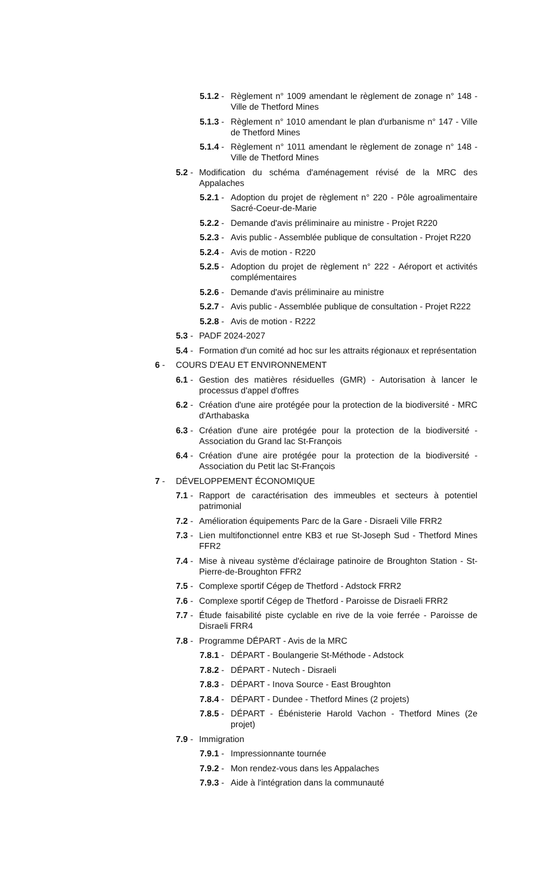5.1.2 -
Règlement n° 1009 amendant le règlement de zonage n° 148 - Ville de Thetford Mines
5.1.3 -
Règlement n° 1010 amendant le plan d'urbanisme n° 147 - Ville de Thetford Mines
5.1.4 -
Règlement n° 1011 amendant le règlement de zonage n° 148 - Ville de Thetford Mines
5.2 -
Modification du schéma d'aménagement révisé de la MRC des Appalaches
5.2.1 -
Adoption du projet de règlement n° 220 - Pôle agroalimentaire Sacré-Coeur-de-Marie
5.2.2 -
Demande d'avis préliminaire au ministre - Projet R220
5.2.3 -
Avis public - Assemblée publique de consultation - Projet R220
5.2.4 -
Avis de motion - R220
5.2.5 -
Adoption du projet de règlement n° 222 - Aéroport et activités complémentaires
5.2.6 -
Demande d'avis préliminaire au ministre
5.2.7 -
Avis public - Assemblée publique de consultation - Projet R222
5.2.8 -
Avis de motion - R222
5.3 -
PADF 2024-2027
5.4 -
Formation d'un comité ad hoc sur les attraits régionaux et représentation
6 -
COURS D'EAU ET ENVIRONNEMENT
6.1 -
Gestion des matières résiduelles (GMR) - Autorisation à lancer le processus d'appel d'offres
6.2 -
Création d'une aire protégée pour la protection de la biodiversité - MRC d'Arthabaska
6.3 -
Création d'une aire protégée pour la protection de la biodiversité - Association du Grand lac St-François
6.4 -
Création d'une aire protégée pour la protection de la biodiversité - Association du Petit lac St-François
7 -
DÉVELOPPEMENT ÉCONOMIQUE
7.1 -
Rapport de caractérisation des immeubles et secteurs à potentiel patrimonial
7.2 -
Amélioration équipements Parc de la Gare - Disraeli Ville FRR2
7.3 -
Lien multifonctionnel entre KB3 et rue St-Joseph Sud - Thetford Mines FFR2
7.4 -
Mise à niveau système d'éclairage patinoire de Broughton Station - St-Pierre-de-Broughton FFR2
7.5 -
Complexe sportif Cégep de Thetford - Adstock FRR2
7.6 -
Complexe sportif Cégep de Thetford - Paroisse de Disraeli FRR2
7.7 -
Étude faisabilité piste cyclable en rive de la voie ferrée - Paroisse de Disraeli FRR4
7.8 -
Programme DÉPART - Avis de la MRC
7.8.1 -
DÉPART - Boulangerie St-Méthode - Adstock
7.8.2 -
DÉPART - Nutech - Disraeli
7.8.3 -
DÉPART - Inova Source - East Broughton
7.8.4 -
DÉPART - Dundee - Thetford Mines (2 projets)
7.8.5 -
DÉPART - Ébénisterie Harold Vachon - Thetford Mines (2e projet)
7.9 -
Immigration
7.9.1 -
Impressionnante tournée
7.9.2 -
Mon rendez-vous dans les Appalaches
7.9.3 -
Aide à l'intégration dans la communauté